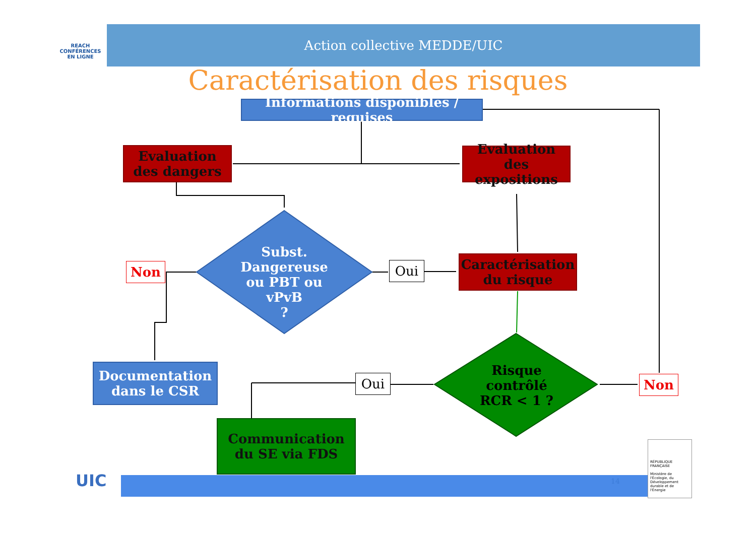REACH
CONFÉRENCES
EN LIGNE
Action collective MEDDE/UIC
Caractérisation des risques
Informations disponibles / requises
Evaluation des dangers
Evaluation des expositions
Subst. Dangereuse ou PBT ou vPvB
?
Non Oui
Caractérisation du risque
Risque contrôlé RCR < 1 ?
Non
Oui
Documentation dans le CSR
Communication du SE via FDS
14
UIC
RÉPUBLIQUE FRANÇAISE
Ministère de l'Écologie, du Développement durable et de l'Énergie